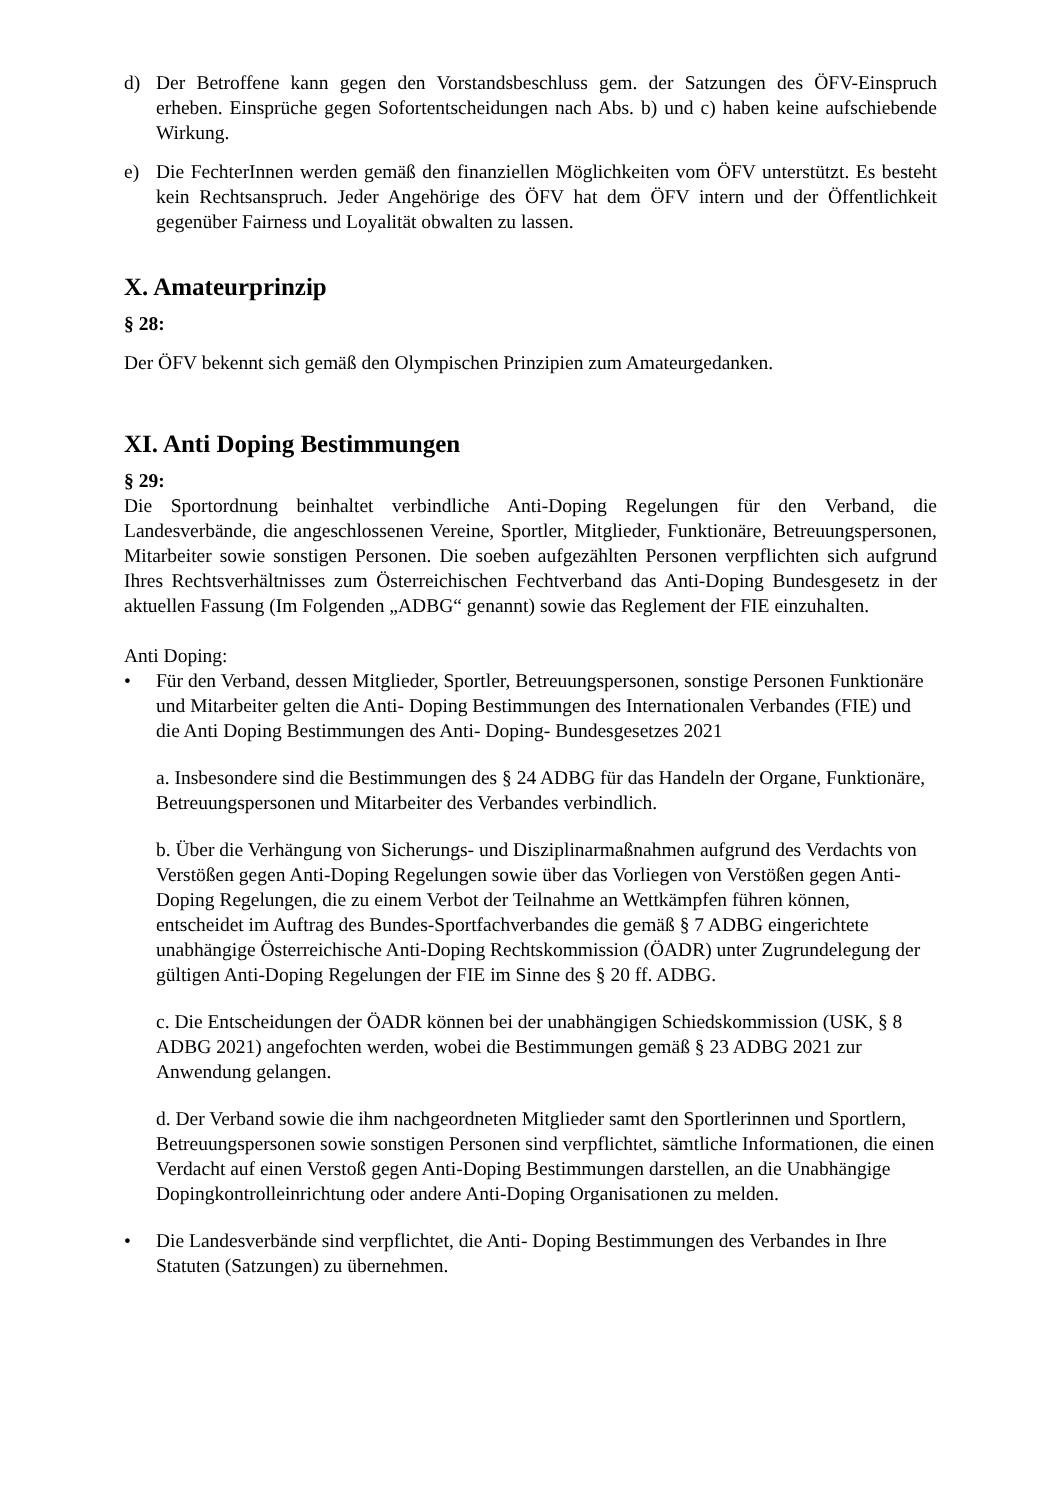d) Der Betroffene kann gegen den Vorstandsbeschluss gem. der Satzungen des ÖFV-Einspruch erheben. Einsprüche gegen Sofortentscheidungen nach Abs. b) und c) haben keine aufschiebende Wirkung.
e) Die FechterInnen werden gemäß den finanziellen Möglichkeiten vom ÖFV unterstützt. Es besteht kein Rechtsanspruch. Jeder Angehörige des ÖFV hat dem ÖFV intern und der Öffentlichkeit gegenüber Fairness und Loyalität obwalten zu lassen.
X. Amateurprinzip
§ 28:
Der ÖFV bekennt sich gemäß den Olympischen Prinzipien zum Amateurgedanken.
XI. Anti Doping Bestimmungen
§ 29:
Die Sportordnung beinhaltet verbindliche Anti-Doping Regelungen für den Verband, die Landesverbände, die angeschlossenen Vereine, Sportler, Mitglieder, Funktionäre, Betreuungspersonen, Mitarbeiter sowie sonstigen Personen. Die soeben aufgezählten Personen verpflichten sich aufgrund Ihres Rechtsverhältnisses zum Österreichischen Fechtverband das Anti-Doping Bundesgesetz in der aktuellen Fassung (Im Folgenden „ADBG“ genannt) sowie das Reglement der FIE einzuhalten.
Anti Doping:
• Für den Verband, dessen Mitglieder, Sportler, Betreuungspersonen, sonstige Personen Funktionäre und Mitarbeiter gelten die Anti- Doping Bestimmungen des Internationalen Verbandes (FIE) und die Anti Doping Bestimmungen des Anti- Doping- Bundesgesetzes 2021
a. Insbesondere sind die Bestimmungen des § 24 ADBG für das Handeln der Organe, Funktionäre, Betreuungspersonen und Mitarbeiter des Verbandes verbindlich.
b. Über die Verhängung von Sicherungs- und Disziplinarmaßnahmen aufgrund des Verdachts von Verstößen gegen Anti-Doping Regelungen sowie über das Vorliegen von Verstößen gegen Anti-Doping Regelungen, die zu einem Verbot der Teilnahme an Wettkämpfen führen können, entscheidet im Auftrag des Bundes-Sportfachverbandes die gemäß § 7 ADBG eingerichtete unabhängige Österreichische Anti-Doping Rechtskommission (ÖADR) unter Zugrundelegung der gültigen Anti-Doping Regelungen der FIE im Sinne des § 20 ff. ADBG.
c. Die Entscheidungen der ÖADR können bei der unabhängigen Schiedskommission (USK, § 8 ADBG 2021) angefochten werden, wobei die Bestimmungen gemäß § 23 ADBG 2021 zur Anwendung gelangen.
d. Der Verband sowie die ihm nachgeordneten Mitglieder samt den Sportlerinnen und Sportlern, Betreuungspersonen sowie sonstigen Personen sind verpflichtet, sämtliche Informationen, die einen Verdacht auf einen Verstoß gegen Anti-Doping Bestimmungen darstellen, an die Unabhängige Dopingkontrolleinrichtung oder andere Anti-Doping Organisationen zu melden.
• Die Landesverbände sind verpflichtet, die Anti- Doping Bestimmungen des Verbandes in Ihre Statuten (Satzungen) zu übernehmen.